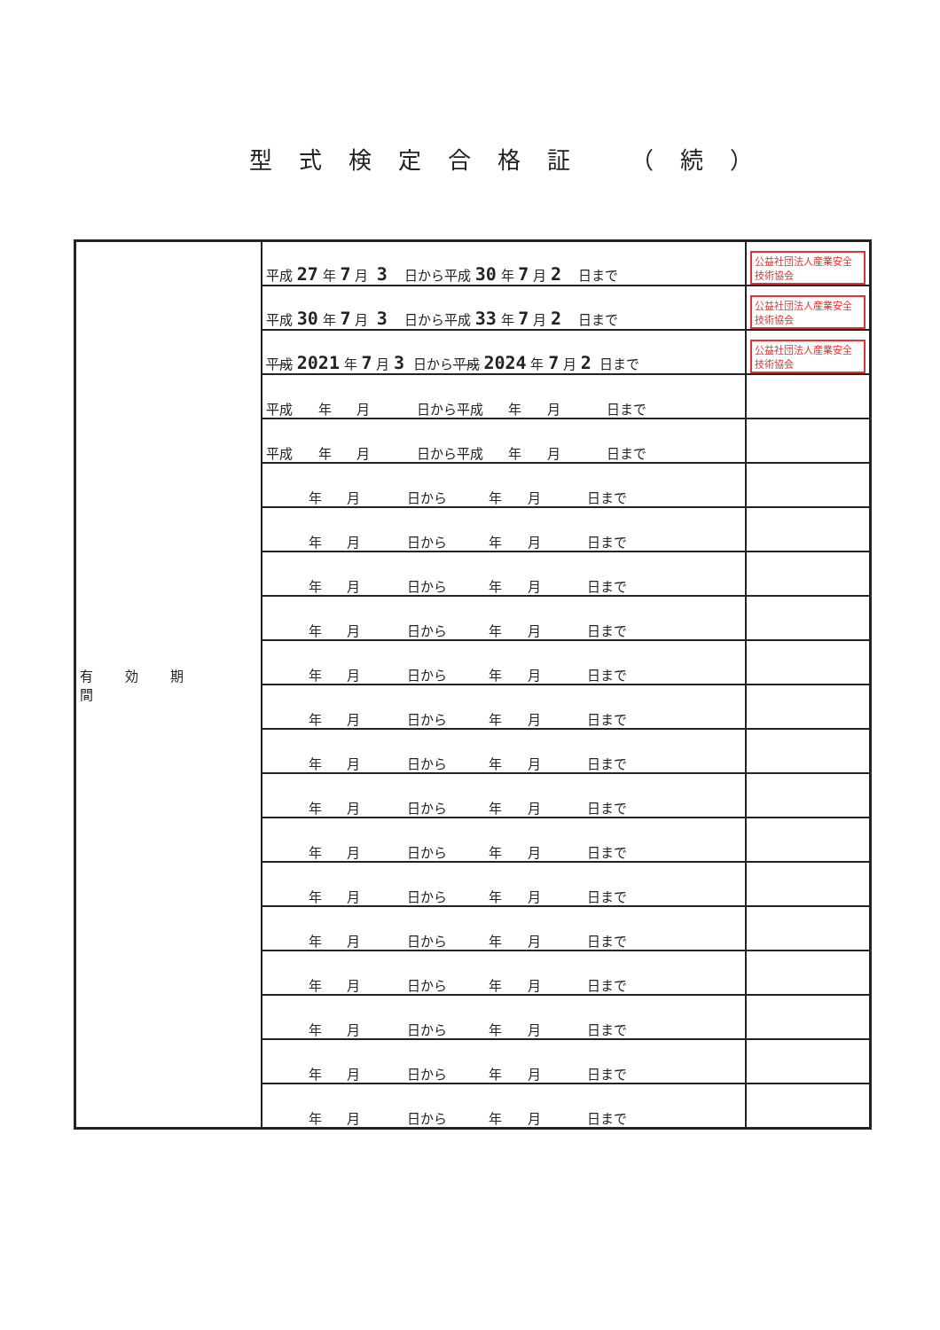型式検定合格証 （続）
| 有効期間 | 平成 27 年 7 月 3 日から平成 30 年 7 月 2 日まで | 公益社団法人産業安全技術協会 |
| | 平成 30 年 7 月 3 日から平成 33 年 7 月 2 日まで | 公益社団法人産業安全技術協会 |
| | 平成 2021 年 7 月 3 日から 平成 2024 年 7 月 2 日まで | 公益社団法人産業安全技術協会 |
| | 平成 年 月 日から平成 年 月 日まで | |
| | 平成 年 月 日から平成 年 月 日まで | |
| | 年 月 日から 年 月 日まで | |
| | 年 月 日から 年 月 日まで | |
| | 年 月 日から 年 月 日まで | |
| | 年 月 日から 年 月 日まで | |
| | 年 月 日から 年 月 日まで | |
| | 年 月 日から 年 月 日まで | |
| | 年 月 日から 年 月 日まで | |
| | 年 月 日から 年 月 日まで | |
| | 年 月 日から 年 月 日まで | |
| | 年 月 日から 年 月 日まで | |
| | 年 月 日から 年 月 日まで | |
| | 年 月 日から 年 月 日まで | |
| | 年 月 日から 年 月 日まで | |
| | 年 月 日から 年 月 日まで | |
| | 年 月 日から 年 月 日まで | |